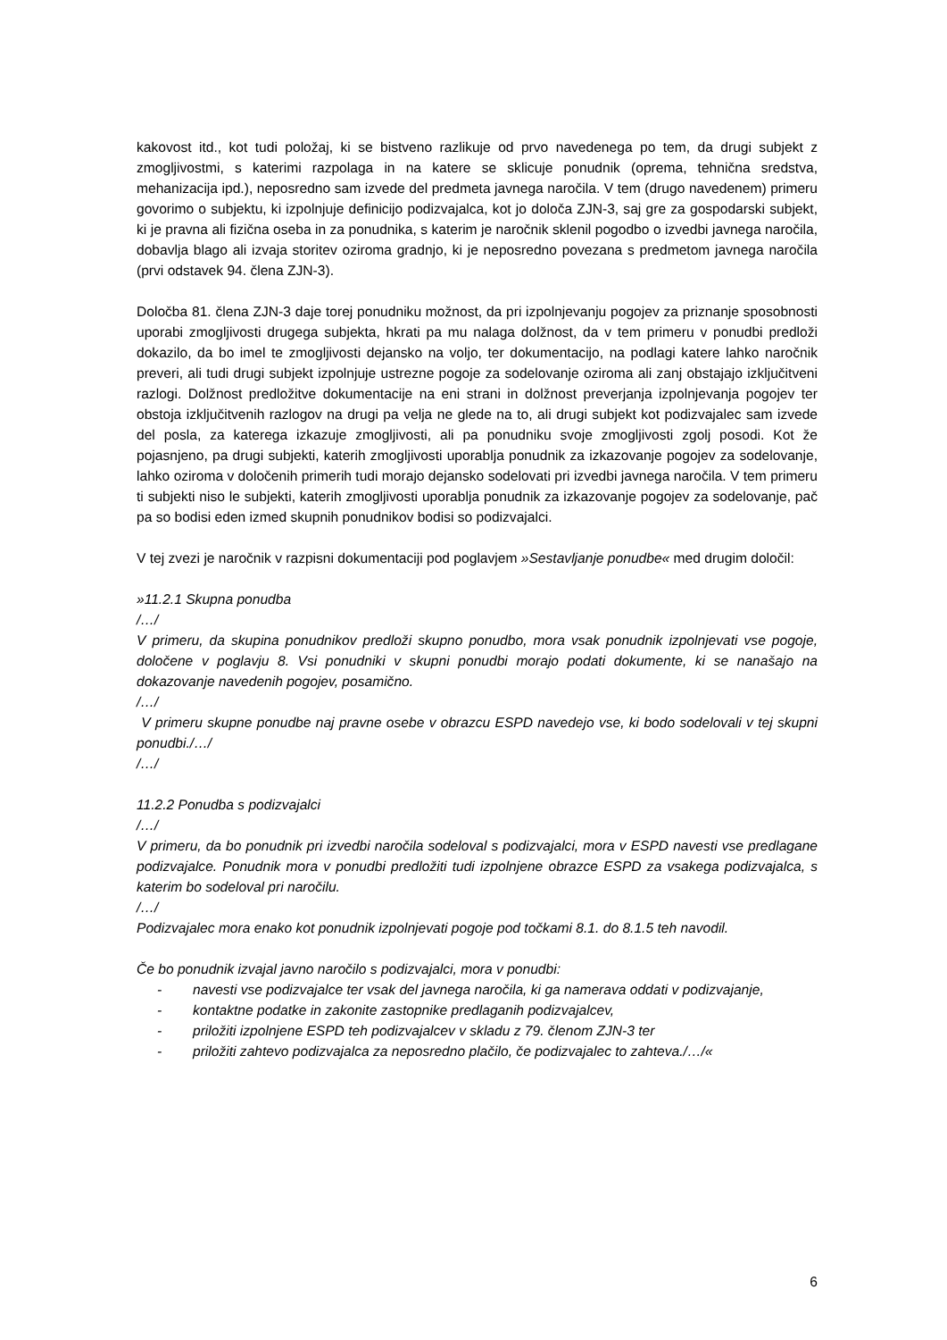kakovost itd., kot tudi položaj, ki se bistveno razlikuje od prvo navedenega po tem, da drugi subjekt z zmogljivostmi, s katerimi razpolaga in na katere se sklicuje ponudnik (oprema, tehnična sredstva, mehanizacija ipd.), neposredno sam izvede del predmeta javnega naročila. V tem (drugo navedenem) primeru govorimo o subjektu, ki izpolnjuje definicijo podizvajalca, kot jo določa ZJN-3, saj gre za gospodarski subjekt, ki je pravna ali fizična oseba in za ponudnika, s katerim je naročnik sklenil pogodbo o izvedbi javnega naročila, dobavlja blago ali izvaja storitev oziroma gradnjo, ki je neposredno povezana s predmetom javnega naročila (prvi odstavek 94. člena ZJN-3).
Določba 81. člena ZJN-3 daje torej ponudniku možnost, da pri izpolnjevanju pogojev za priznanje sposobnosti uporabi zmogljivosti drugega subjekta, hkrati pa mu nalaga dolžnost, da v tem primeru v ponudbi predloži dokazilo, da bo imel te zmogljivosti dejansko na voljo, ter dokumentacijo, na podlagi katere lahko naročnik preveri, ali tudi drugi subjekt izpolnjuje ustrezne pogoje za sodelovanje oziroma ali zanj obstajajo izključitveni razlogi. Dolžnost predložitve dokumentacije na eni strani in dolžnost preverjanja izpolnjevanja pogojev ter obstoja izključitvenih razlogov na drugi pa velja ne glede na to, ali drugi subjekt kot podizvajalec sam izvede del posla, za katerega izkazuje zmogljivosti, ali pa ponudniku svoje zmogljivosti zgolj posodi. Kot že pojasnjeno, pa drugi subjekti, katerih zmogljivosti uporablja ponudnik za izkazovanje pogojev za sodelovanje, lahko oziroma v določenih primerih tudi morajo dejansko sodelovati pri izvedbi javnega naročila. V tem primeru ti subjekti niso le subjekti, katerih zmogljivosti uporablja ponudnik za izkazovanje pogojev za sodelovanje, pač pa so bodisi eden izmed skupnih ponudnikov bodisi so podizvajalci.
V tej zvezi je naročnik v razpisni dokumentaciji pod poglavjem »Sestavljanje ponudbe« med drugim določil:
»11.2.1 Skupna ponudba
/…/
V primeru, da skupina ponudnikov predloži skupno ponudbo, mora vsak ponudnik izpolnjevati vse pogoje, določene v poglavju 8. Vsi ponudniki v skupni ponudbi morajo podati dokumente, ki se nanašajo na dokazovanje navedenih pogojev, posamično.
/…/
V primeru skupne ponudbe naj pravne osebe v obrazcu ESPD navedejo vse, ki bodo sodelovali v tej skupni ponudbi./…/
/…/
11.2.2 Ponudba s podizvajalci
/…/
V primeru, da bo ponudnik pri izvedbi naročila sodeloval s podizvajalci, mora v ESPD navesti vse predlagane podizvajalce. Ponudnik mora v ponudbi predložiti tudi izpolnjene obrazce ESPD za vsakega podizvajalca, s katerim bo sodeloval pri naročilu.
/…/
Podizvajalec mora enako kot ponudnik izpolnjevati pogoje pod točkami 8.1. do 8.1.5 teh navodil.
Če bo ponudnik izvajal javno naročilo s podizvajalci, mora v ponudbi:
- navesti vse podizvajalce ter vsak del javnega naročila, ki ga namerava oddati v podizvajanje,
- kontaktne podatke in zakonite zastopnike predlaganih podizvajalcev,
- priložiti izpolnjene ESPD teh podizvajalcev v skladu z 79. členom ZJN-3 ter
- priložiti zahtevo podizvajalca za neposredno plačilo, če podizvajalec to zahteva./…/«
6